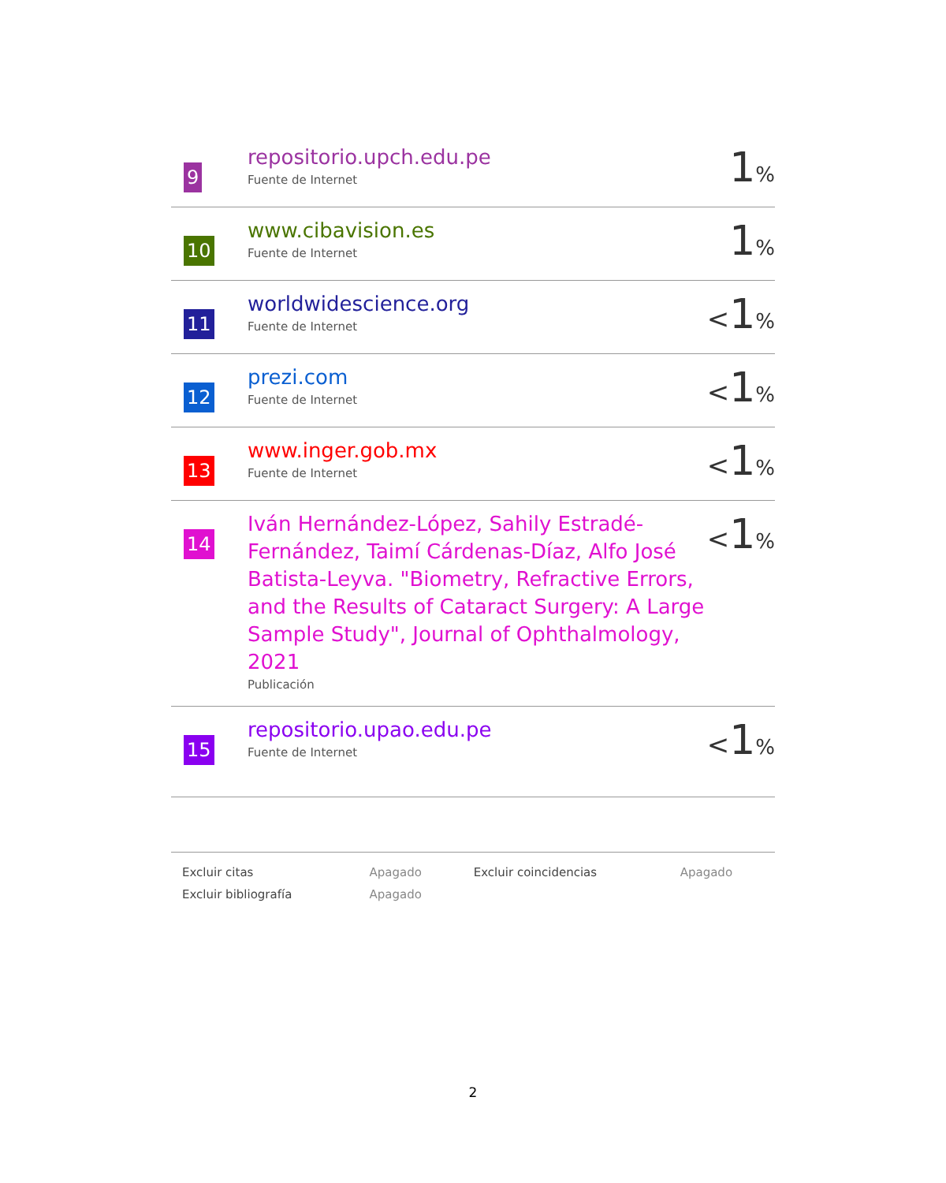| 9 | repositorio.upch.edu.pe Fuente de Internet | 1 % |
| 10 | www.cibavision.es Fuente de Internet | 1 % |
| 11 | worldwidescience.org Fuente de Internet | < 1 % |
| 12 | prezi.com Fuente de Internet | < 1 % |
| 13 | www.inger.gob.mx Fuente de Internet | < 1 % |
| 14 | Iván Hernández-López, Sahily Estradé-Fernández, Taimí Cárdenas-Díaz, Alfo José Batista-Leyva. "Biometry, Refractive Errors, and the Results of Cataract Surgery: A Large Sample Study", Journal of Ophthalmology, 2021 Publicación | < 1 % |
| 15 | repositorio.upao.edu.pe Fuente de Internet | < 1 % |
| Excluir citas | Apagado | Excluir coincidencias | Apagado |
| Excluir bibliografía | Apagado | | |
2